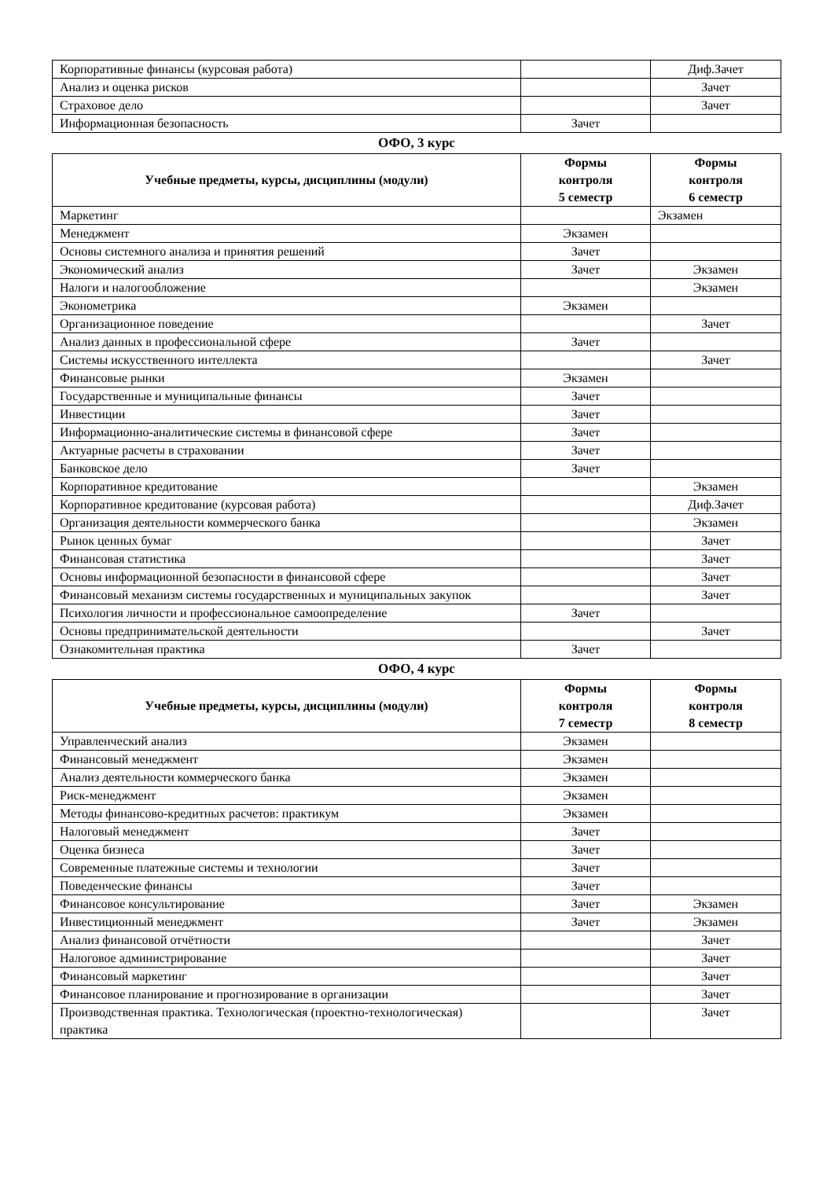| Корпоративные финансы (курсовая работа) | | Диф.Зачет |
| Анализ и оценка рисков | | Зачет |
| Страховое дело | | Зачет |
| Информационная безопасность | Зачет | |
ОФО, 3 курс
| Учебные предметы, курсы, дисциплины (модули) | Формы контроля 5 семестр | Формы контроля 6 семестр |
| --- | --- | --- |
| Маркетинг | | Экзамен |
| Менеджмент | Экзамен | |
| Основы системного анализа и принятия решений | Зачет | |
| Экономический анализ | Зачет | Экзамен |
| Налоги и налогообложение | | Экзамен |
| Эконометрика | Экзамен | |
| Организационное поведение | | Зачет |
| Анализ данных в профессиональной сфере | Зачет | |
| Системы искусственного интеллекта | | Зачет |
| Финансовые рынки | Экзамен | |
| Государственные и муниципальные финансы | Зачет | |
| Инвестиции | Зачет | |
| Информационно-аналитические системы в финансовой сфере | Зачет | |
| Актуарные расчеты в страховании | Зачет | |
| Банковское дело | Зачет | |
| Корпоративное кредитование | | Экзамен |
| Корпоративное кредитование (курсовая работа) | | Диф.Зачет |
| Организация деятельности коммерческого банка | | Экзамен |
| Рынок ценных бумаг | | Зачет |
| Финансовая статистика | | Зачет |
| Основы информационной безопасности в финансовой сфере | | Зачет |
| Финансовый механизм системы государственных и муниципальных закупок | | Зачет |
| Психология личности и профессиональное самоопределение | Зачет | |
| Основы предпринимательской деятельности | | Зачет |
| Ознакомительная практика | Зачет | |
ОФО, 4 курс
| Учебные предметы, курсы, дисциплины (модули) | Формы контроля 7 семестр | Формы контроля 8 семестр |
| --- | --- | --- |
| Управленческий анализ | Экзамен | |
| Финансовый менеджмент | Экзамен | |
| Анализ деятельности коммерческого банка | Экзамен | |
| Риск-менеджмент | Экзамен | |
| Методы финансово-кредитных расчетов: практикум | Экзамен | |
| Налоговый менеджмент | Зачет | |
| Оценка бизнеса | Зачет | |
| Современные платежные системы и технологии | Зачет | |
| Поведенческие финансы | Зачет | |
| Финансовое консультирование | Зачет | Экзамен |
| Инвестиционный менеджмент | Зачет | Экзамен |
| Анализ финансовой отчётности | | Зачет |
| Налоговое администрирование | | Зачет |
| Финансовый маркетинг | | Зачет |
| Финансовое планирование и прогнозирование в организации | | Зачет |
| Производственная практика. Технологическая (проектно-технологическая) практика | | Зачет |